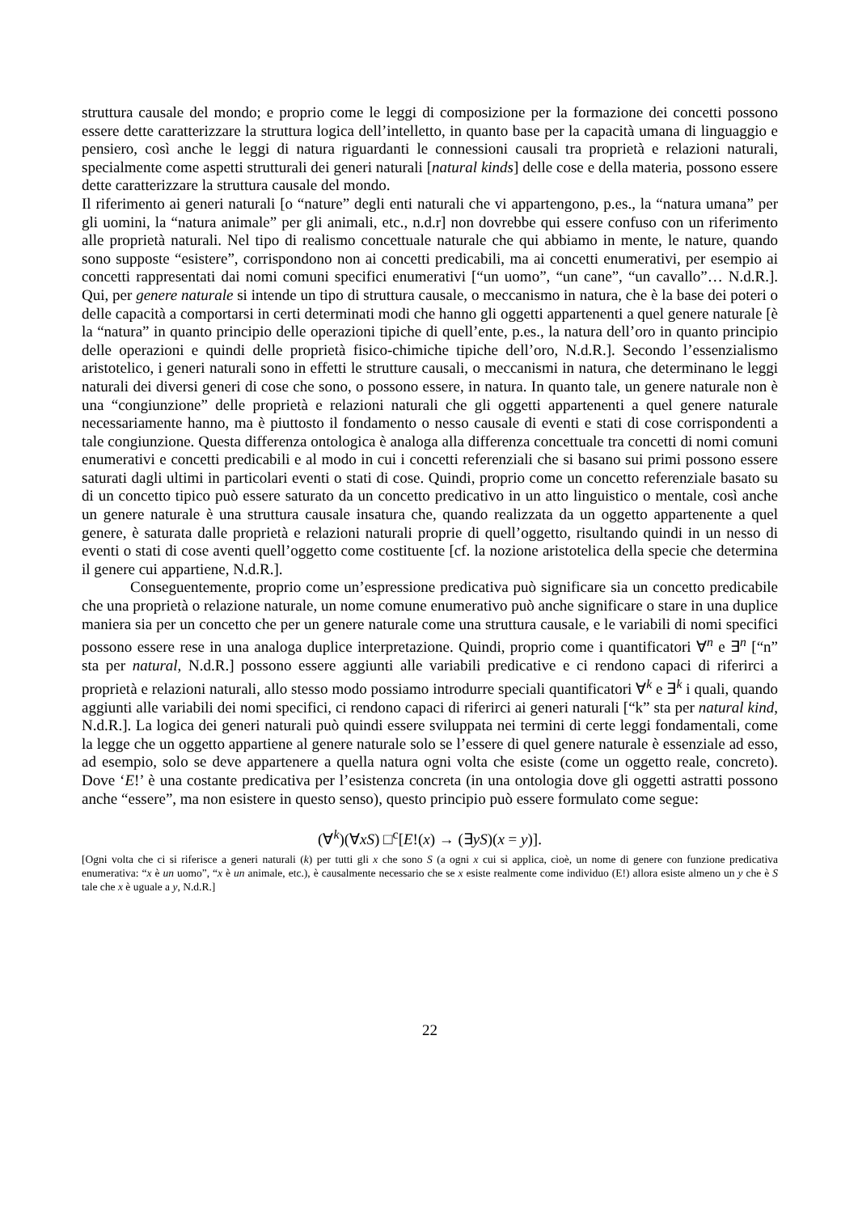struttura causale del mondo; e proprio come le leggi di composizione per la formazione dei concetti possono essere dette caratterizzare la struttura logica dell’intelletto, in quanto base per la capacità umana di linguaggio e pensiero, così anche le leggi di natura riguardanti le connessioni causali tra proprietà e relazioni naturali, specialmente come aspetti strutturali dei generi naturali [natural kinds] delle cose e della materia, possono essere dette caratterizzare la struttura causale del mondo.
Il riferimento ai generi naturali [o “nature” degli enti naturali che vi appartengono, p.es., la “natura umana” per gli uomini, la “natura animale” per gli animali, etc., n.d.r] non dovrebbe qui essere confuso con un riferimento alle proprietà naturali. Nel tipo di realismo concettuale naturale che qui abbiamo in mente, le nature, quando sono supposte “esistere”, corrispondono non ai concetti predicabili, ma ai concetti enumerativi, per esempio ai concetti rappresentati dai nomi comuni specifici enumerativi [“un uomo”, “un cane”, “un cavallo”… N.d.R.]. Qui, per genere naturale si intende un tipo di struttura causale, o meccanismo in natura, che è la base dei poteri o delle capacità a comportarsi in certi determinati modi che hanno gli oggetti appartenenti a quel genere naturale [è la “natura” in quanto principio delle operazioni tipiche di quell’ente, p.es., la natura dell’oro in quanto principio delle operazioni e quindi delle proprietà fisico-chimiche tipiche dell’oro, N.d.R.]. Secondo l’essenzialismo aristotelico, i generi naturali sono in effetti le strutture causali, o meccanismi in natura, che determinano le leggi naturali dei diversi generi di cose che sono, o possono essere, in natura. In quanto tale, un genere naturale non è una “congiunzione” delle proprietà e relazioni naturali che gli oggetti appartenenti a quel genere naturale necessariamente hanno, ma è piuttosto il fondamento o nesso causale di eventi e stati di cose corrispondenti a tale congiunzione. Questa differenza ontologica è analoga alla differenza concettuale tra concetti di nomi comuni enumerativi e concetti predicabili e al modo in cui i concetti referenziali che si basano sui primi possono essere saturati dagli ultimi in particolari eventi o stati di cose. Quindi, proprio come un concetto referenziale basato su di un concetto tipico può essere saturato da un concetto predicativo in un atto linguistico o mentale, così anche un genere naturale è una struttura causale insatura che, quando realizzata da un oggetto appartenente a quel genere, è saturata dalle proprietà e relazioni naturali proprie di quell’oggetto, risultando quindi in un nesso di eventi o stati di cose aventi quell’oggetto come costituente [cf. la nozione aristotelica della specie che determina il genere cui appartiene, N.d.R.].
Conseguentemente, proprio come un’espressione predicativa può significare sia un concetto predicabile che una proprietà o relazione naturale, un nome comune enumerativo può anche significare o stare in una duplice maniera sia per un concetto che per un genere naturale come una struttura causale, e le variabili di nomi specifici possono essere rese in una analoga duplice interpretazione. Quindi, proprio come i quantificatori ∀<sup>n</sup> e ∃<sup>n</sup> [“n” sta per natural, N.d.R.] possono essere aggiunti alle variabili predicative e ci rendono capaci di riferirci a proprietà e relazioni naturali, allo stesso modo possiamo introdurre speciali quantificatori ∀<sup>k</sup> e ∃<sup>k</sup> i quali, quando aggiunti alle variabili dei nomi specifici, ci rendono capaci di riferirci ai generi naturali [“k” sta per natural kind, N.d.R.]. La logica dei generi naturali può quindi essere sviluppata nei termini di certe leggi fondamentali, come la legge che un oggetto appartiene al genere naturale solo se l’essere di quel genere naturale è essenziale ad esso, ad esempio, solo se deve appartenere a quella natura ogni volta che esiste (come un oggetto reale, concreto). Dove ‘E!’ è una costante predicativa per l’esistenza concreta (in una ontologia dove gli oggetti astratti possono anche “essere”, ma non esistere in questo senso), questo principio può essere formulato come segue:
(∀<sup>k</sup>)(∀xS) □<sup>c</sup>[E!(x) → (∃yS)(x = y)].
[Ogni volta che ci si riferisce a generi naturali (k) per tutti gli x che sono S (a ogni x cui si applica, cioè, un nome di genere con funzione predicativa enumerativa: “x è un uomo”, “x è un animale, etc.), è causalmente necessario che se x esiste realmente come individuo (E!) allora esiste almeno un y che è S tale che x è uguale a y, N.d.R.]
22